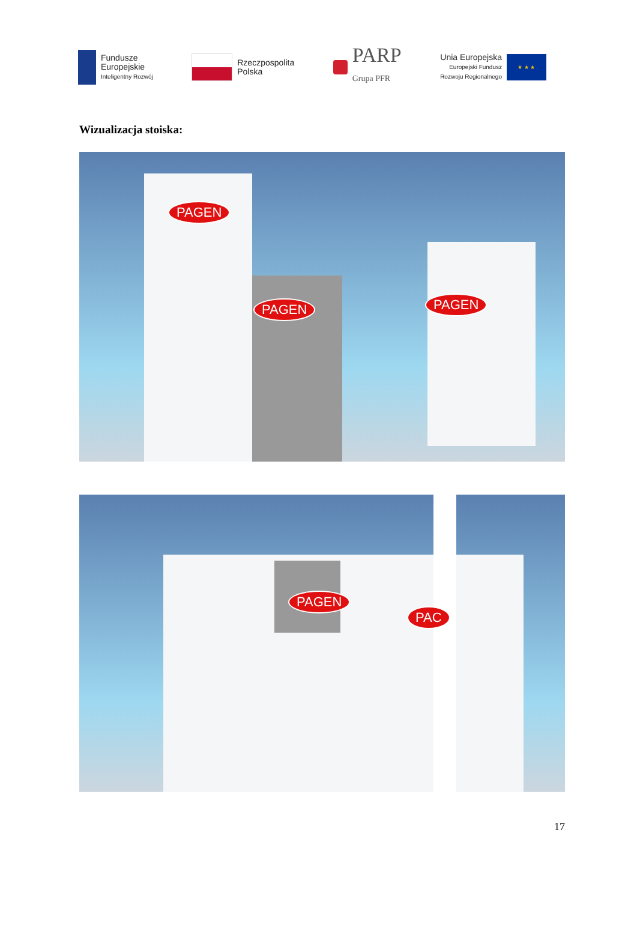Fundusze
Europejskie
Inteligentny Rozwój
Rzeczpospolita
Polska
PARP
Grupa PFR
Unia Europejska
Europejski Fundusz
Rozwoju Regionalnego
★ ★ ★
Wizualizacja stoiska:
PAGEN
PAGEN PAGEN
PAGEN
PAC
17